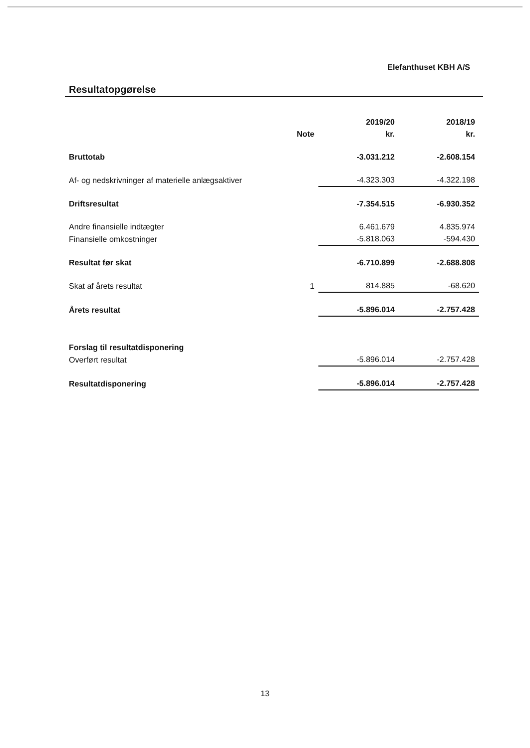Elefanthuset KBH A/S
Resultatopgørelse
| | | 2019/20 | 2018/19 |
| --- | --- | --- | --- |
| | Note | kr. | kr. |
| Bruttotab | | -3.031.212 | -2.608.154 |
| Af- og nedskrivninger af materielle anlægsaktiver | | -4.323.303 | -4.322.198 |
| Driftsresultat | | -7.354.515 | -6.930.352 |
| Andre finansielle indtægter | | 6.461.679 | 4.835.974 |
| Finansielle omkostninger | | -5.818.063 | -594.430 |
| Resultat før skat | | -6.710.899 | -2.688.808 |
| Skat af årets resultat | 1 | 814.885 | -68.620 |
| Årets resultat | | -5.896.014 | -2.757.428 |
| Forslag til resultatdisponering | | | |
| Overført resultat | | -5.896.014 | -2.757.428 |
| Resultatdisponering | | -5.896.014 | -2.757.428 |
13